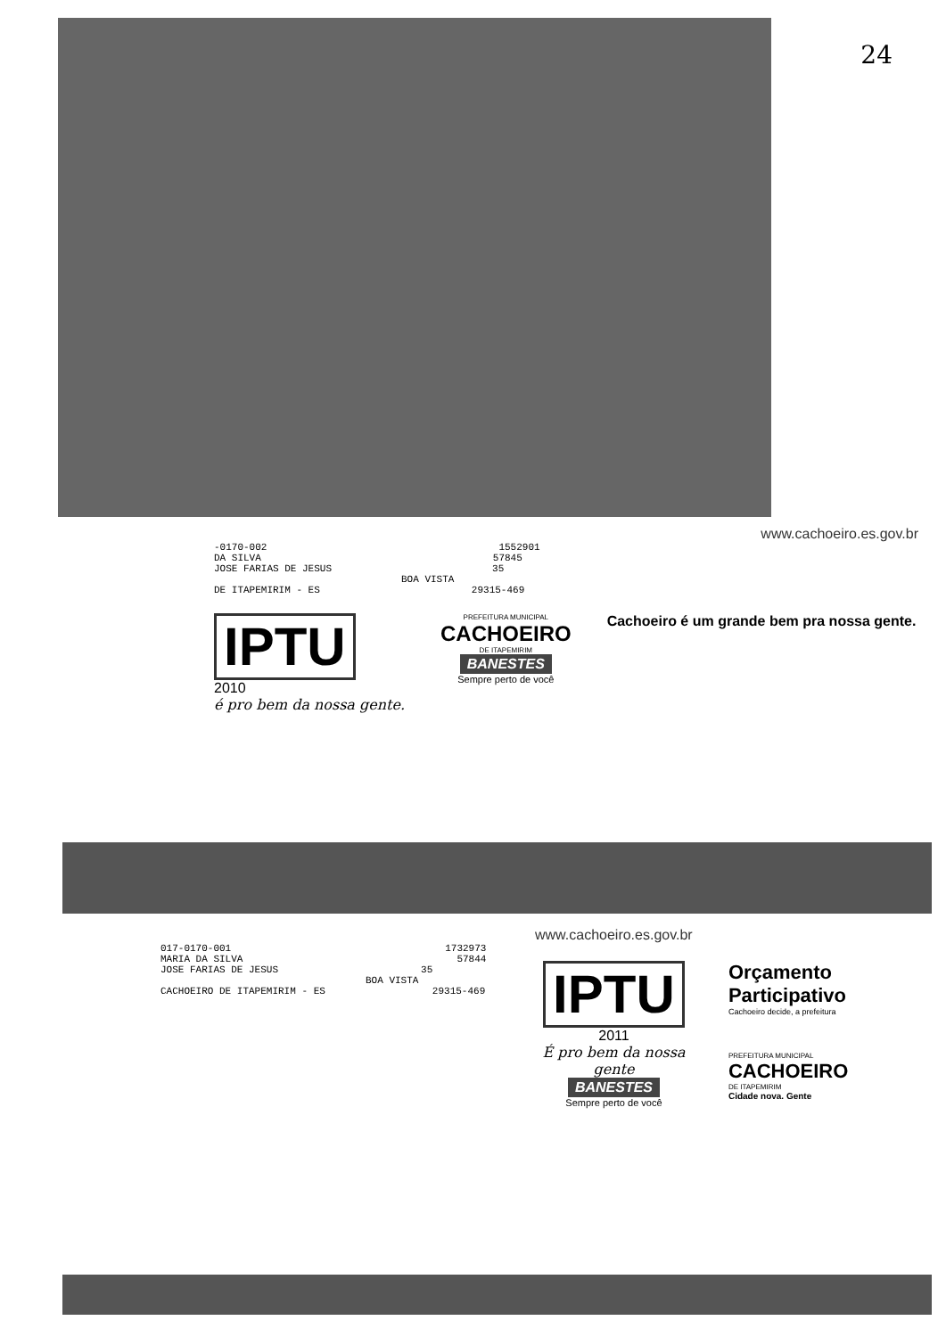24
www.cachoeiro.es.gov.br
-0170-002 1552901
DA SILVA 57845
JOSE FARIAS DE JESUS 35
BOA VISTA
DE ITAPEMIRIM - ES 29315-469
IPTU
2010
é pro bem da nossa gente.
PREFEITURA MUNICIPAL
CACHOEIRO
DE ITAPEMIRIM
BANESTES
Sempre perto de você
Cachoeiro é um grande bem pra nossa gente.
www.cachoeiro.es.gov.br
017-0170-001 1732973
MARIA DA SILVA 57844
JOSE FARIAS DE JESUS 35
BOA VISTA
CACHOEIRO DE ITAPEMIRIM - ES 29315-469
IPTU
2011
É pro bem da nossa gente
BANESTES
Sempre perto de você
Orçamento Participativo
Cachoeiro decide, a prefeitura
PREFEITURA MUNICIPAL
CACHOEIRO
DE ITAPEMIRIM
Cidade nova. Gente